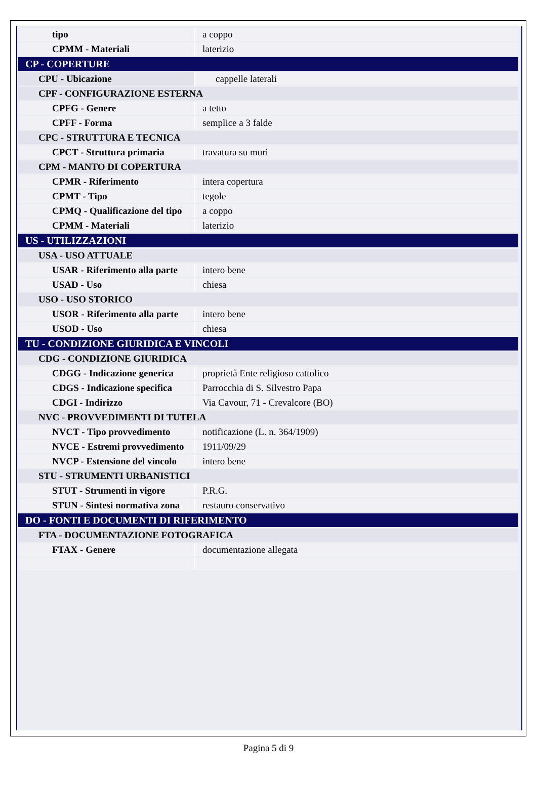| tipo | a coppo |
| CPMM - Materiali | laterizio |
| CP - COPERTURE | |
| CPU - Ubicazione | cappelle laterali |
| CPF - CONFIGURAZIONE ESTERNA | |
| CPFG - Genere | a tetto |
| CPFF - Forma | semplice a 3 falde |
| CPC - STRUTTURA E TECNICA | |
| CPCT - Struttura primaria | travatura su muri |
| CPM - MANTO DI COPERTURA | |
| CPMR - Riferimento | intera copertura |
| CPMT - Tipo | tegole |
| CPMQ - Qualificazione del tipo | a coppo |
| CPMM - Materiali | laterizio |
| US - UTILIZZAZIONI | |
| USA - USO ATTUALE | |
| USAR - Riferimento alla parte | intero bene |
| USAD - Uso | chiesa |
| USO - USO STORICO | |
| USOR - Riferimento alla parte | intero bene |
| USOD - Uso | chiesa |
| TU - CONDIZIONE GIURIDICA E VINCOLI | |
| CDG - CONDIZIONE GIURIDICA | |
| CDGG - Indicazione generica | proprietà Ente religioso cattolico |
| CDGS - Indicazione specifica | Parrocchia di S. Silvestro Papa |
| CDGI - Indirizzo | Via Cavour, 71 - Crevalcore (BO) |
| NVC - PROVVEDIMENTI DI TUTELA | |
| NVCT - Tipo provvedimento | notificazione (L. n. 364/1909) |
| NVCE - Estremi provvedimento | 1911/09/29 |
| NVCP - Estensione del vincolo | intero bene |
| STU - STRUMENTI URBANISTICI | |
| STUT - Strumenti in vigore | P.R.G. |
| STUN - Sintesi normativa zona | restauro conservativo |
| DO - FONTI E DOCUMENTI DI RIFERIMENTO | |
| FTA - DOCUMENTAZIONE FOTOGRAFICA | |
| FTAX - Genere | documentazione allegata |
Pagina 5 di 9